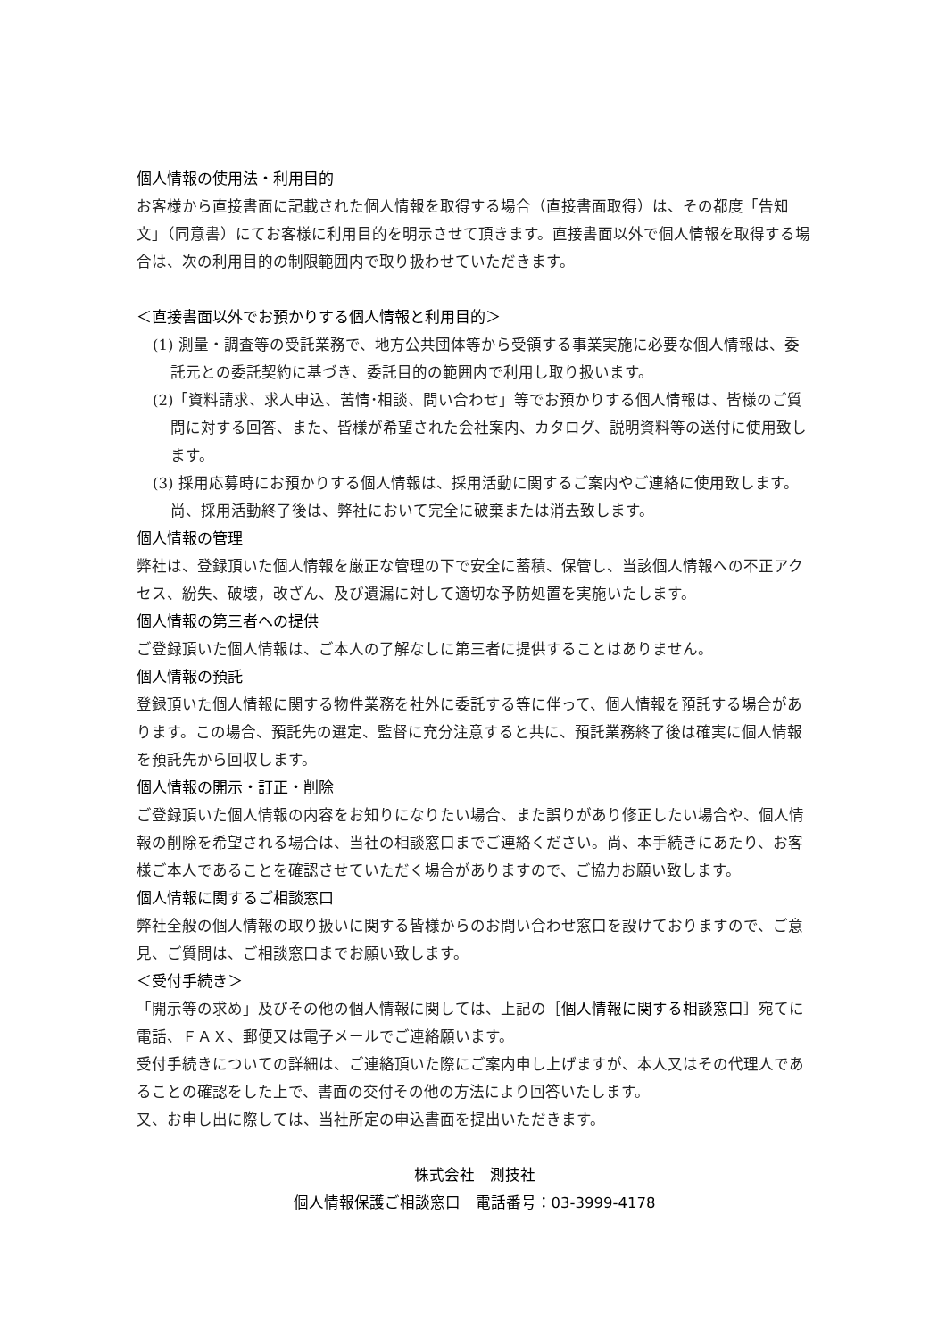個人情報の使用法・利用目的
お客様から直接書面に記載された個人情報を取得する場合（直接書面取得）は、その都度「告知文」（同意書）にてお客様に利用目的を明示させて頂きます。直接書面以外で個人情報を取得する場合は、次の利用目的の制限範囲内で取り扱わせていただきます。
＜直接書面以外でお預かりする個人情報と利用目的＞
(1) 測量・調査等の受託業務で、地方公共団体等から受領する事業実施に必要な個人情報は、委託元との委託契約に基づき、委託目的の範囲内で利用し取り扱います。
(2)「資料請求、求人申込、苦情･相談、問い合わせ」等でお預かりする個人情報は、皆様のご質問に対する回答、また、皆様が希望された会社案内、カタログ、説明資料等の送付に使用致します。
(3) 採用応募時にお預かりする個人情報は、採用活動に関するご案内やご連絡に使用致します。尚、採用活動終了後は、弊社において完全に破棄または消去致します。
個人情報の管理
弊社は、登録頂いた個人情報を厳正な管理の下で安全に蓄積、保管し、当該個人情報への不正アクセス、紛失、破壊，改ざん、及び遺漏に対して適切な予防処置を実施いたします。
個人情報の第三者への提供
ご登録頂いた個人情報は、ご本人の了解なしに第三者に提供することはありません。
個人情報の預託
登録頂いた個人情報に関する物件業務を社外に委託する等に伴って、個人情報を預託する場合があります。この場合、預託先の選定、監督に充分注意すると共に、預託業務終了後は確実に個人情報を預託先から回収します。
個人情報の開示・訂正・削除
ご登録頂いた個人情報の内容をお知りになりたい場合、また誤りがあり修正したい場合や、個人情報の削除を希望される場合は、当社の相談窓口までご連絡ください。尚、本手続きにあたり、お客様ご本人であることを確認させていただく場合がありますので、ご協力お願い致します。
個人情報に関するご相談窓口
弊社全般の個人情報の取り扱いに関する皆様からのお問い合わせ窓口を設けておりますので、ご意見、ご質問は、ご相談窓口までお願い致します。
＜受付手続き＞
「開示等の求め」及びその他の個人情報に関しては、上記の［個人情報に関する相談窓口］宛てに電話、ＦＡＸ、郵便又は電子メールでご連絡願います。
受付手続きについての詳細は、ご連絡頂いた際にご案内申し上げますが、本人又はその代理人であることの確認をした上で、書面の交付その他の方法により回答いたします。
又、お申し出に際しては、当社所定の申込書面を提出いただきます。
株式会社　測技社
個人情報保護ご相談窓口　電話番号：03-3999-4178